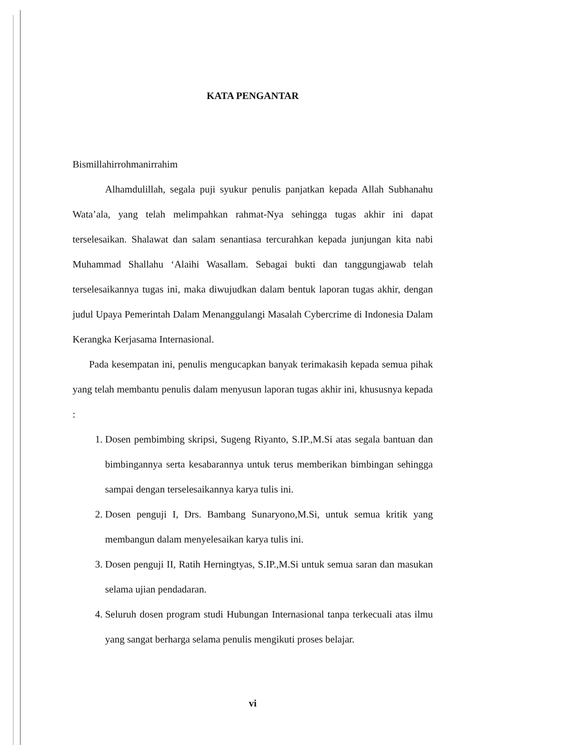KATA PENGANTAR
Bismillahirrohmanirrahim
Alhamdulillah, segala puji syukur penulis panjatkan kepada Allah Subhanahu Wata’ala, yang telah melimpahkan rahmat-Nya sehingga tugas akhir ini dapat terselesaikan. Shalawat dan salam senantiasa tercurahkan kepada junjungan kita nabi Muhammad Shallahu ‘Alaihi Wasallam. Sebagai bukti dan tanggungjawab telah terselesaikannya tugas ini, maka diwujudkan dalam bentuk laporan tugas akhir, dengan judul Upaya Pemerintah Dalam Menanggulangi Masalah Cybercrime di Indonesia Dalam Kerangka Kerjasama Internasional.
Pada kesempatan ini, penulis mengucapkan banyak terimakasih kepada semua pihak yang telah membantu penulis dalam menyusun laporan tugas akhir ini, khususnya kepada :
1. Dosen pembimbing skripsi, Sugeng Riyanto, S.IP.,M.Si atas segala bantuan dan bimbingannya serta kesabarannya untuk terus memberikan bimbingan sehingga sampai dengan terselesaikannya karya tulis ini.
2. Dosen penguji I, Drs. Bambang Sunaryono,M.Si, untuk semua kritik yang membangun dalam menyelesaikan karya tulis ini.
3. Dosen penguji II, Ratih Herningtyas, S.IP.,M.Si untuk semua saran dan masukan selama ujian pendadaran.
4. Seluruh dosen program studi Hubungan Internasional tanpa terkecuali atas ilmu yang sangat berharga selama penulis mengikuti proses belajar.
vi